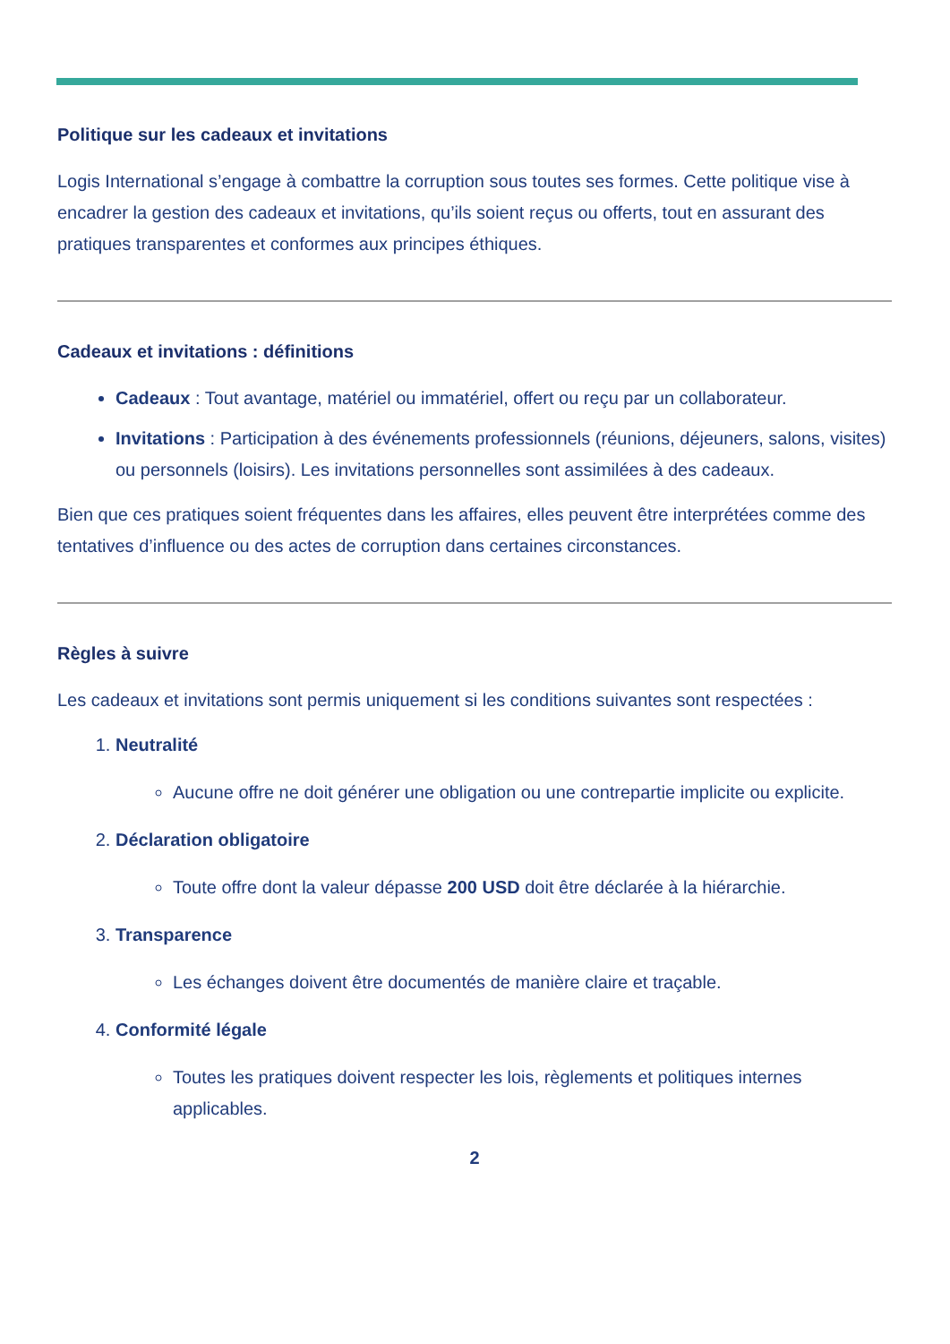Politique sur les cadeaux et invitations
Logis International s’engage à combattre la corruption sous toutes ses formes. Cette politique vise à encadrer la gestion des cadeaux et invitations, qu’ils soient reçus ou offerts, tout en assurant des pratiques transparentes et conformes aux principes éthiques.
Cadeaux et invitations : définitions
Cadeaux : Tout avantage, matériel ou immatériel, offert ou reçu par un collaborateur.
Invitations : Participation à des événements professionnels (réunions, déjeuners, salons, visites) ou personnels (loisirs). Les invitations personnelles sont assimilées à des cadeaux.
Bien que ces pratiques soient fréquentes dans les affaires, elles peuvent être interprétées comme des tentatives d’influence ou des actes de corruption dans certaines circonstances.
Règles à suivre
Les cadeaux et invitations sont permis uniquement si les conditions suivantes sont respectées :
1. Neutralité
Aucune offre ne doit générer une obligation ou une contrepartie implicite ou explicite.
2. Déclaration obligatoire
Toute offre dont la valeur dépasse 200 USD doit être déclarée à la hiérarchie.
3. Transparence
Les échanges doivent être documentés de manière claire et traçable.
4. Conformité légale
Toutes les pratiques doivent respecter les lois, règlements et politiques internes applicables.
2